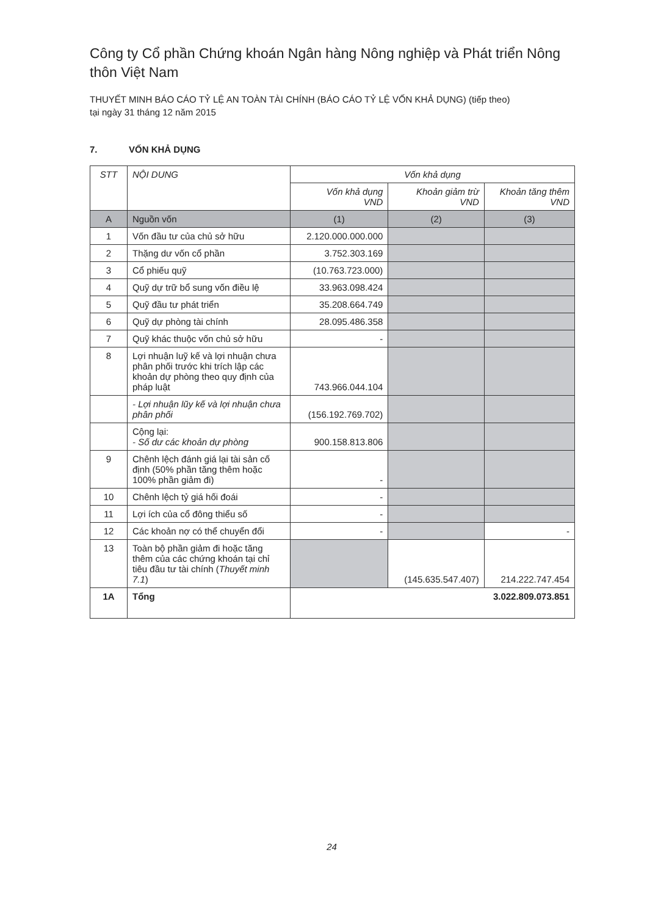Công ty Cổ phần Chứng khoán Ngân hàng Nông nghiệp và Phát triển Nông thôn Việt Nam
THUYẾT MINH BÁO CÁO TỶ LỆ AN TOÀN TÀI CHÍNH (BÁO CÁO TỶ LỆ VỐN KHẢ DỤNG) (tiếp theo)
tại ngày 31 tháng 12 năm 2015
7. VỐN KHẢ DỤNG
| STT | NỘI DUNG | Vốn khả dụng | | |
| --- | --- | --- | --- | --- |
| | | Vốn khả dụng VND | Khoản giảm trừ VND | Khoản tăng thêm VND |
| A | Nguồn vốn | (1) | (2) | (3) |
| 1 | Vốn đầu tư của chủ sở hữu | 2.120.000.000.000 | | |
| 2 | Thặng dư vốn cổ phần | 3.752.303.169 | | |
| 3 | Cổ phiếu quỹ | (10.763.723.000) | | |
| 4 | Quỹ dự trữ bổ sung vốn điều lệ | 33.963.098.424 | | |
| 5 | Quỹ đầu tư phát triển | 35.208.664.749 | | |
| 6 | Quỹ dự phòng tài chính | 28.095.486.358 | | |
| 7 | Quỹ khác thuộc vốn chủ sở hữu | - | | |
| 8 | Lợi nhuận luỹ kế và lợi nhuận chưa phân phối trước khi trích lập các khoản dự phòng theo quy định của pháp luật | 743.966.044.104 | | |
| | - Lợi nhuận lũy kế và lợi nhuận chưa phân phối | (156.192.769.702) | | |
| | Cộng lại: - Số dư các khoản dự phòng | 900.158.813.806 | | |
| 9 | Chênh lệch đánh giá lại tài sản cố định (50% phần tăng thêm hoặc 100% phần giảm đi) | - | | |
| 10 | Chênh lệch tỷ giá hối đoái | - | | |
| 11 | Lợi ích của cổ đông thiểu số | - | | |
| 12 | Các khoản nợ có thể chuyển đổi | - | | - |
| 13 | Toàn bộ phần giảm đi hoặc tăng thêm của các chứng khoán tại chỉ tiêu đầu tư tài chính ( Thuyết minh 7.1 ) | | (145.635.547.407) | 214.222.747.454 |
| 1A | Tổng | 3.022.809.073.851 | | |
24